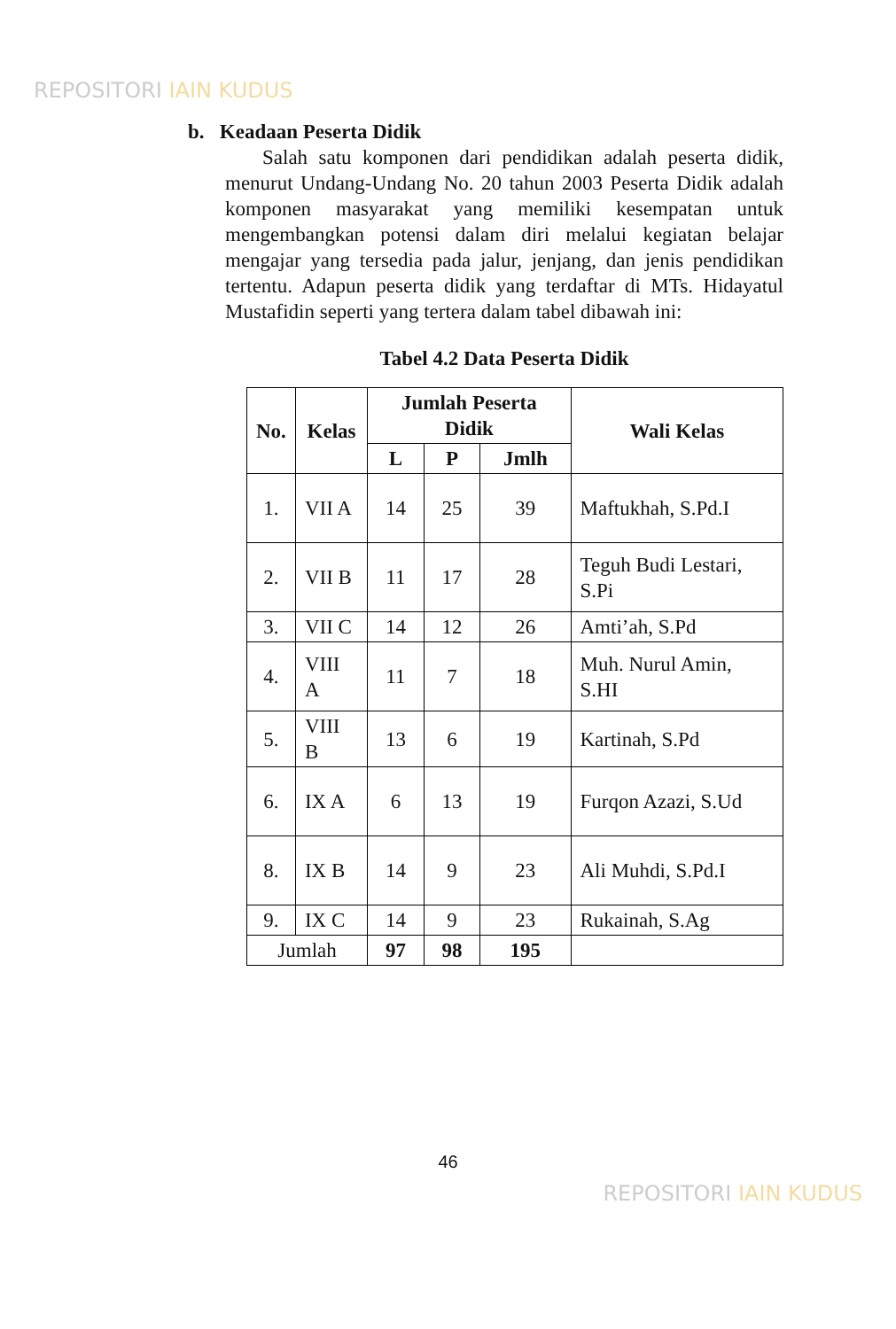REPOSITORI IAIN KUDUS
b. Keadaan Peserta Didik
Salah satu komponen dari pendidikan adalah peserta didik, menurut Undang-Undang No. 20 tahun 2003 Peserta Didik adalah komponen masyarakat yang memiliki kesempatan untuk mengembangkan potensi dalam diri melalui kegiatan belajar mengajar yang tersedia pada jalur, jenjang, dan jenis pendidikan tertentu. Adapun peserta didik yang terdaftar di MTs. Hidayatul Mustafidin seperti yang tertera dalam tabel dibawah ini:
Tabel 4.2 Data Peserta Didik
| No. | Kelas | Jumlah Peserta Didik | | | Wali Kelas |
| --- | --- | --- | --- | --- | --- |
| | | L | P | Jmlh | |
| 1. | VII A | 14 | 25 | 39 | Maftukhah, S.Pd.I |
| 2. | VII B | 11 | 17 | 28 | Teguh Budi Lestari, S.Pi |
| 3. | VII C | 14 | 12 | 26 | Amti’ah, S.Pd |
| 4. | VIII A | 11 | 7 | 18 | Muh. Nurul Amin, S.HI |
| 5. | VIII B | 13 | 6 | 19 | Kartinah, S.Pd |
| 6. | IX A | 6 | 13 | 19 | Furqon Azazi, S.Ud |
| 8. | IX B | 14 | 9 | 23 | Ali Muhdi, S.Pd.I |
| 9. | IX C | 14 | 9 | 23 | Rukainah, S.Ag |
| Jumlah | | 97 | 98 | 195 | |
46
REPOSITORI IAIN KUDUS